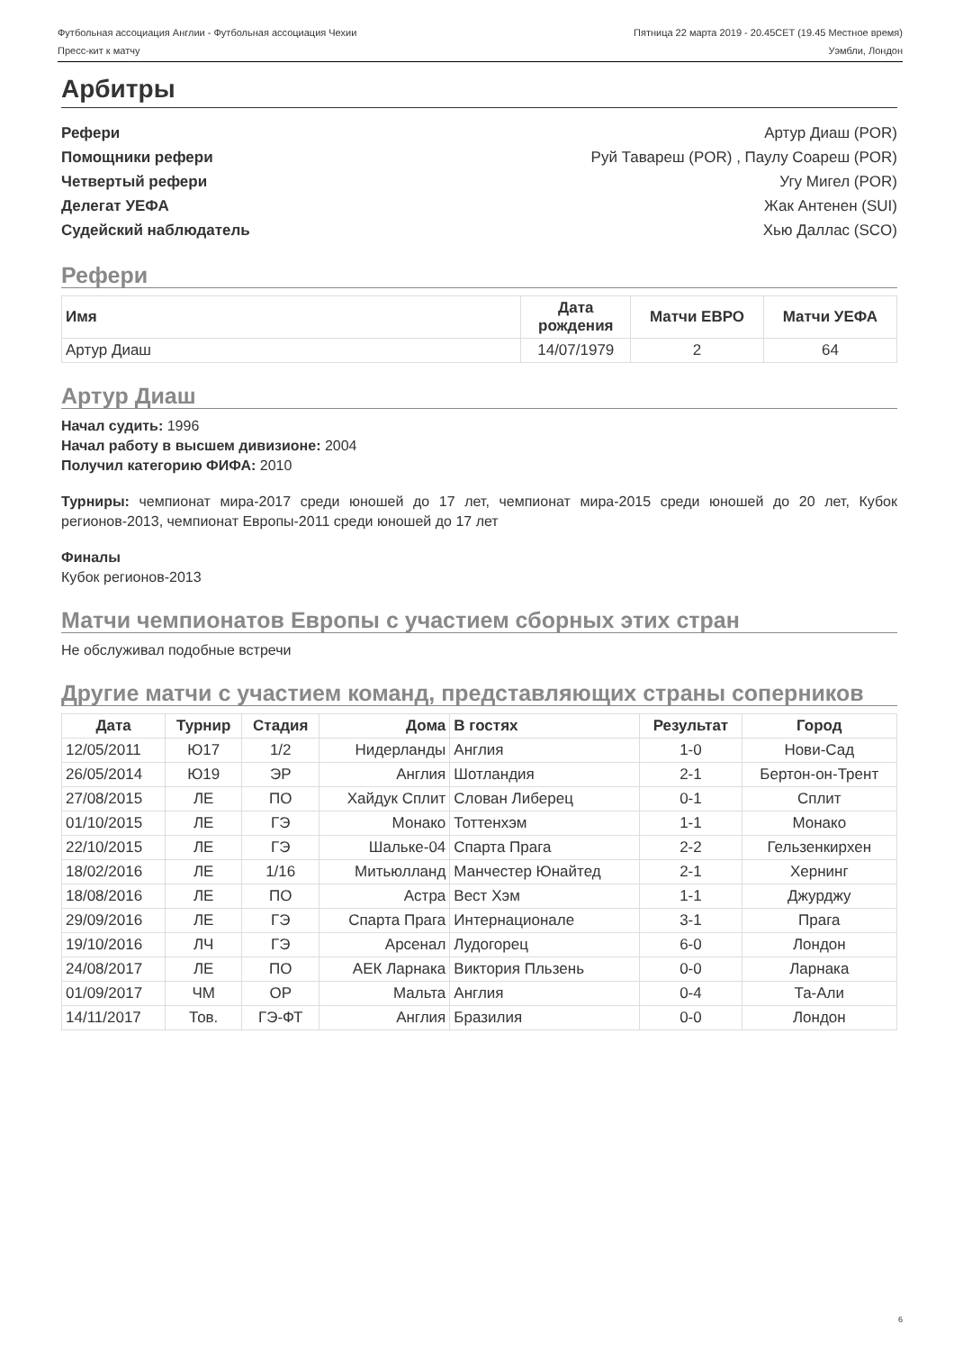Футбольная ассоциация Англии - Футбольная ассоциация Чехии
Пресс-кит к матчу
Пятница 22 марта 2019 - 20.45CET (19.45 Местное время)
Уэмбли, Лондон
Арбитры
Рефери Артур Диаш (POR)
Помощники рефери Руй Тавареш (POR) , Паулу Соареш (POR)
Четвертый рефери Угу Мигел (POR)
Делегат УЕФА Жак Антенен (SUI)
Судейский наблюдатель Хью Даллас (SCO)
Рефери
| Имя | Дата рождения | Матчи ЕВРО | Матчи УЕФА |
| --- | --- | --- | --- |
| Артур Диаш | 14/07/1979 | 2 | 64 |
Артур Диаш
Начал судить: 1996
Начал работу в высшем дивизионе: 2004
Получил категорию ФИФА: 2010
Турниры: чемпионат мира-2017 среди юношей до 17 лет, чемпионат мира-2015 среди юношей до 20 лет, Кубок регионов-2013, чемпионат Европы-2011 среди юношей до 17 лет
Финалы
Кубок регионов-2013
Матчи чемпионатов Европы с участием сборных этих стран
Не обслуживал подобные встречи
Другие матчи с участием команд, представляющих страны соперников
| Дата | Турнир | Стадия | Дома | В гостях | Результат | Город |
| --- | --- | --- | --- | --- | --- | --- |
| 12/05/2011 | Ю17 | 1/2 | Нидерланды | Англия | 1-0 | Нови-Сад |
| 26/05/2014 | Ю19 | ЭР | Англия | Шотландия | 2-1 | Бертон-он-Трент |
| 27/08/2015 | ЛЕ | ПО | Хайдук Сплит | Слован Либерец | 0-1 | Сплит |
| 01/10/2015 | ЛЕ | ГЭ | Монако | Тоттенхэм | 1-1 | Монако |
| 22/10/2015 | ЛЕ | ГЭ | Шальке-04 | Спарта Прага | 2-2 | Гельзенкирхен |
| 18/02/2016 | ЛЕ | 1/16 | Митьюлланд | Манчестер Юнайтед | 2-1 | Хернинг |
| 18/08/2016 | ЛЕ | ПО | Астра | Вест Хэм | 1-1 | Джурджу |
| 29/09/2016 | ЛЕ | ГЭ | Спарта Прага | Интернационале | 3-1 | Прага |
| 19/10/2016 | ЛЧ | ГЭ | Арсенал | Лудогорец | 6-0 | Лондон |
| 24/08/2017 | ЛЕ | ПО | АЕК Ларнака | Виктория Пльзень | 0-0 | Ларнака |
| 01/09/2017 | ЧМ | ОР | Мальта | Англия | 0-4 | Та-Али |
| 14/11/2017 | Тов. | ГЭ-ФТ | Англия | Бразилия | 0-0 | Лондон |
6